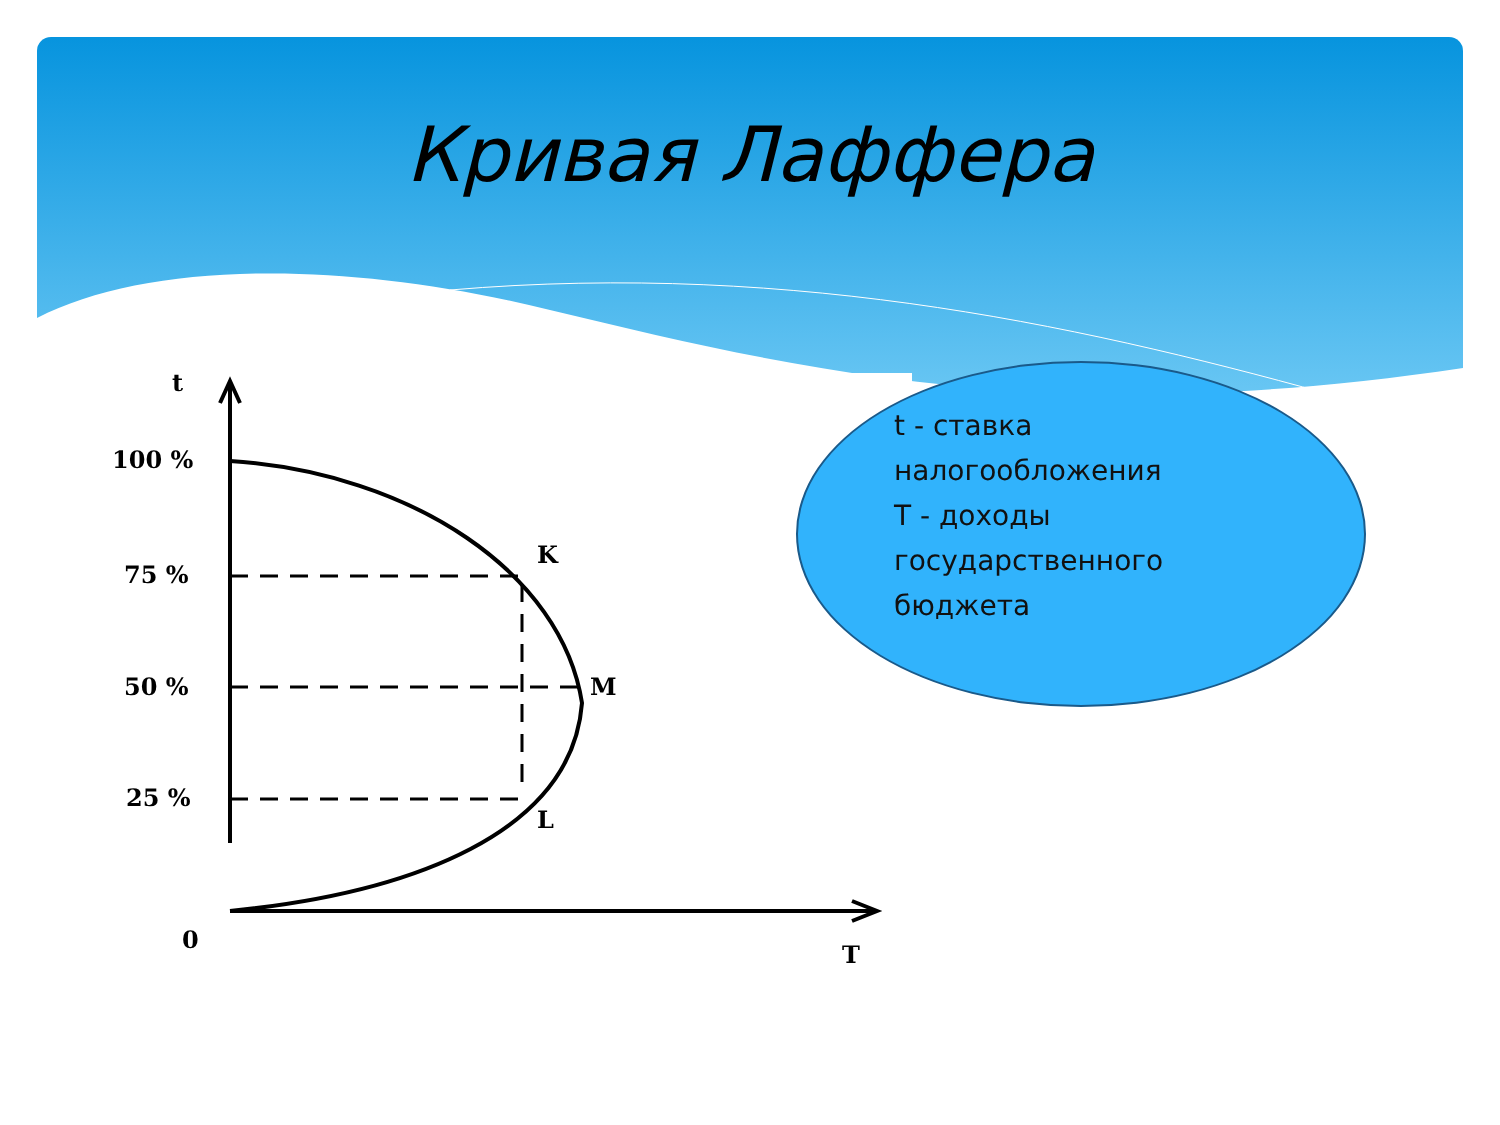Кривая Лаффера
t
100 %
75 %
50 %
25 %
0
T
K
M
L
t - ставка
налогообложения
T - доходы
государственного
бюджета